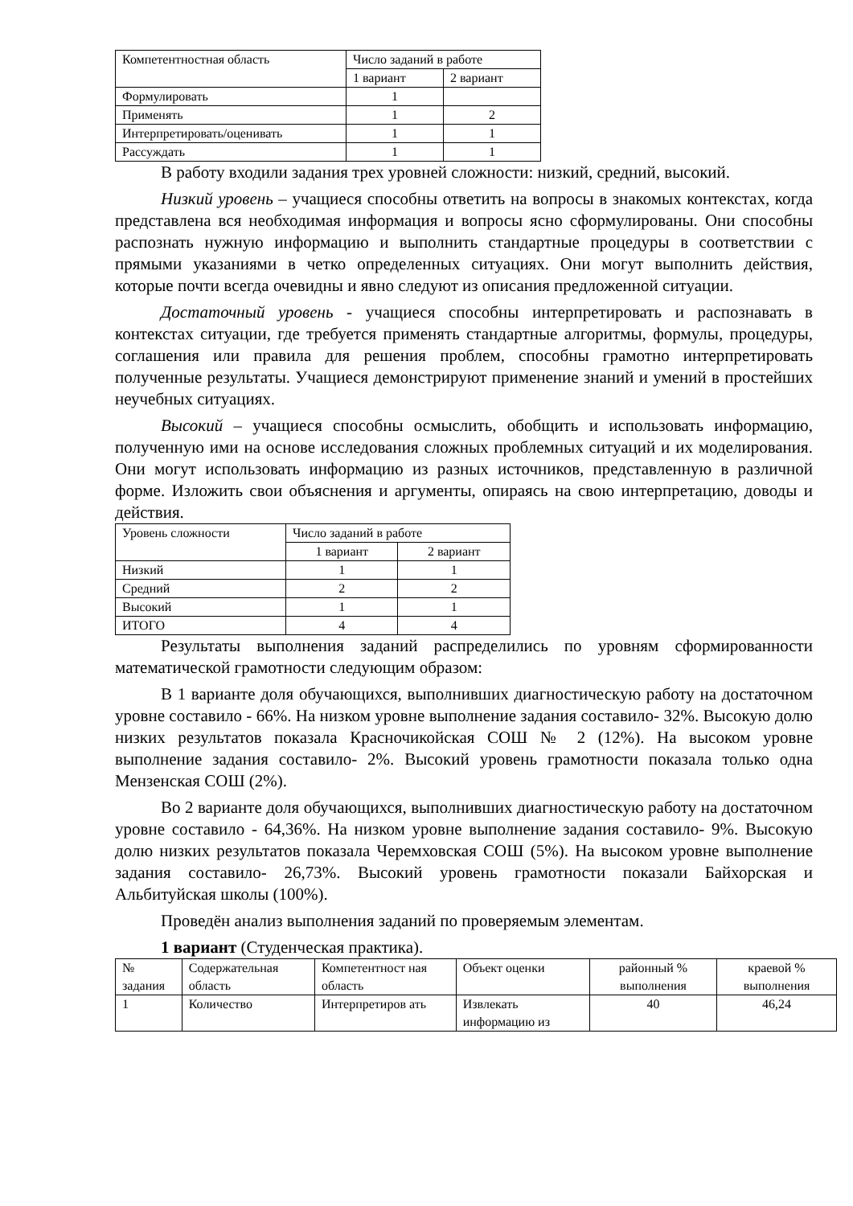| Компетентностная область | Число заданий в работе | |
| --- | --- | --- |
| | 1 вариант | 2 вариант |
| Формулировать | 1 | |
| Применять | 1 | 2 |
| Интерпретировать/оценивать | 1 | 1 |
| Рассуждать | 1 | 1 |
В работу входили задания трех уровней сложности: низкий, средний, высокий.
Низкий уровень – учащиеся способны ответить на вопросы в знакомых контекстах, когда представлена вся необходимая информация и вопросы ясно сформулированы. Они способны распознать нужную информацию и выполнить стандартные процедуры в соответствии с прямыми указаниями в четко определенных ситуациях. Они могут выполнить действия, которые почти всегда очевидны и явно следуют из описания предложенной ситуации.
Достаточный уровень - учащиеся способны интерпретировать и распознавать в контекстах ситуации, где требуется применять стандартные алгоритмы, формулы, процедуры, соглашения или правила для решения проблем, способны грамотно интерпретировать полученные результаты. Учащиеся демонстрируют применение знаний и умений в простейших неучебных ситуациях.
Высокий – учащиеся способны осмыслить, обобщить и использовать информацию, полученную ими на основе исследования сложных проблемных ситуаций и их моделирования. Они могут использовать информацию из разных источников, представленную в различной форме. Изложить свои объяснения и аргументы, опираясь на свою интерпретацию, доводы и действия.
| Уровень сложности | Число заданий в работе | |
| --- | --- | --- |
| | 1 вариант | 2 вариант |
| Низкий | 1 | 1 |
| Средний | 2 | 2 |
| Высокий | 1 | 1 |
| ИТОГО | 4 | 4 |
Результаты выполнения заданий распределились по уровням сформированности математической грамотности следующим образом:
В 1 варианте доля обучающихся, выполнивших диагностическую работу на достаточном уровне составило - 66%. На низком уровне выполнение задания составило- 32%. Высокую долю низких результатов показала Красночикойская СОШ № 2 (12%). На высоком уровне выполнение задания составило- 2%. Высокий уровень грамотности показала только одна Мензенская СОШ (2%).
Во 2 варианте доля обучающихся, выполнивших диагностическую работу на достаточном уровне составило - 64,36%. На низком уровне выполнение задания составило- 9%. Высокую долю низких результатов показала Черемховская СОШ (5%). На высоком уровне выполнение задания составило- 26,73%. Высокий уровень грамотности показали Байхорская и Альбитуйская школы (100%).
Проведён анализ выполнения заданий по проверяемым элементам.
1 вариант (Студенческая практика).
| № задания | Содержательная область | Компетентност ная область | Объект оценки | районный % выполнения | краевой % выполнения |
| --- | --- | --- | --- | --- | --- |
| 1 | Количество | Интерпретиров ать | Извлекать информацию из | 40 | 46,24 |